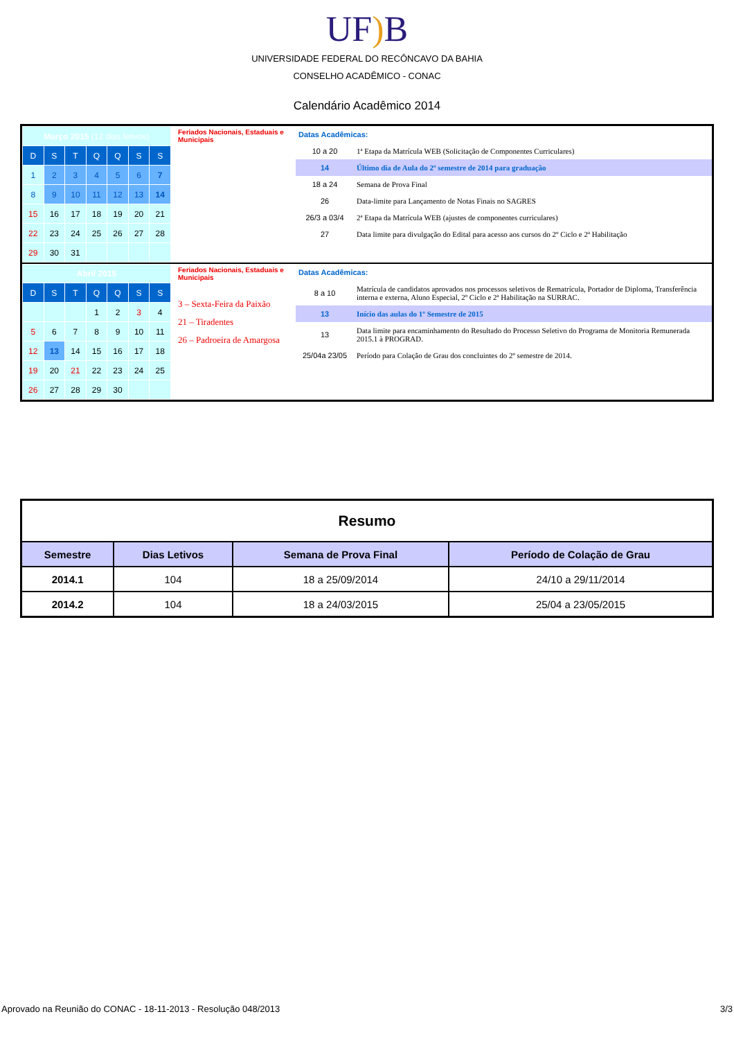UF) B
UNIVERSIDADE FEDERAL DO RECÔNCAVO DA BAHIA
CONSELHO ACADÊMICO - CONAC
Calendário Acadêmico 2014
| / Março 2015 (12 dias letivos) / / / / / / / / D / S / T / Q / Q / S / S / / 1 / 2 / 3 / 4 / 5 / 6 / 7 / / 8 / 9 / 10 / 11 / 12 / 13 / 14 / / 15 / 16 / 17 / 18 / 19 / 20 / 21 / / 22 / 23 / 24 / 25 / 26 / 27 / 28 / / 29 / 30 / 31 / / / / / | Feriados Nacionais, Estaduais e Municipais | / Datas Acadêmicas: / / / 10 a 20 / 1ª Etapa da Matrícula WEB (Solicitação de Componentes Curriculares) / / 14 / Último dia de Aula do 2º semestre de 2014 para graduação / / 18 a 24 / Semana de Prova Final / / 26 / Data-limite para Lançamento de Notas Finais no SAGRES / / 26/3 a 03/4 / 2ª Etapa da Matrícula WEB (ajustes de componentes curriculares) / / 27 / Data limite para divulgação do Edital para acesso aos cursos do 2º Ciclo e 2ª Habilitação / |
| / Abril 2015 / / / / / / / / D / S / T / Q / Q / S / S / / / / / 1 / 2 / 3 / 4 / / 5 / 6 / 7 / 8 / 9 / 10 / 11 / / 12 / 13 / 14 / 15 / 16 / 17 / 18 / / 19 / 20 / 21 / 22 / 23 / 24 / 25 / / 26 / 27 / 28 / 29 / 30 / / / | Feriados Nacionais, Estaduais e Municipais 3 – Sexta-Feira da Paixão 21 – Tiradentes 26 – Padroeira de Amargosa | / Datas Acadêmicas: / / / 8 a 10 / Matrícula de candidatos aprovados nos processos seletivos de Rematrícula, Portador de Diploma, Transferência interna e externa, Aluno Especial, 2º Ciclo e 2ª Habilitação na SURRAC. / / 13 / Início das aulas do 1º Semestre de 2015 / / 13 / Data limite para encaminhamento do Resultado do Processo Seletivo do Programa de Monitoria Remunerada 2015.1 à PROGRAD. / / 25/04a 23/05 / Período para Colação de Grau dos concluintes do 2º semestre de 2014. / |
| Resumo | | | |
| Semestre | Dias Letivos | Semana de Prova Final | Período de Colação de Grau |
| 2014.1 | 104 | 18 a 25/09/2014 | 24/10 a 29/11/2014 |
| 2014.2 | 104 | 18 a 24/03/2015 | 25/04 a 23/05/2015 |
Aprovado na Reunião do CONAC - 18-11-2013 - Resolução 048/2013 3/3